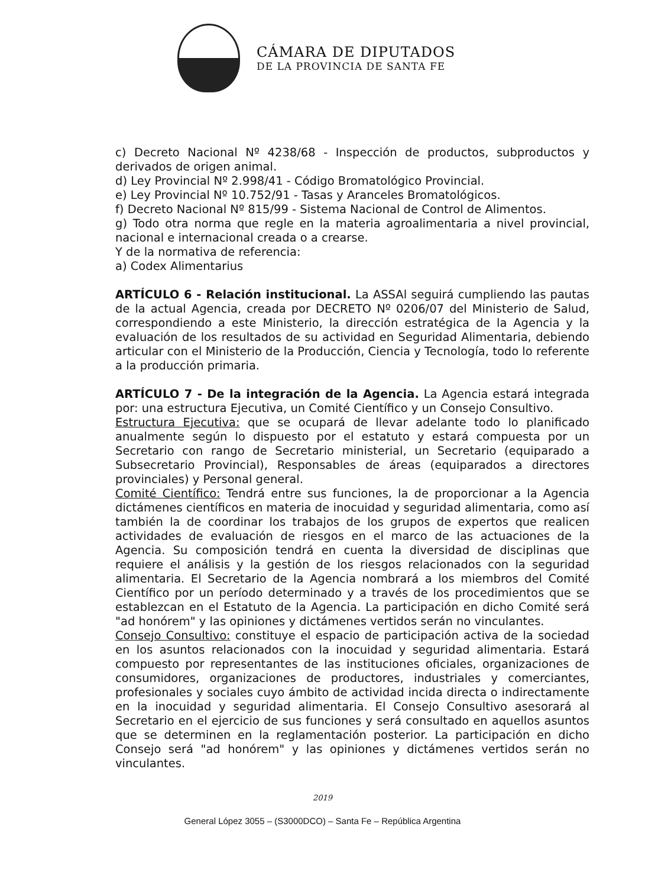CÁMARA DE DIPUTADOS
DE LA PROVINCIA DE SANTA FE
c) Decreto Nacional Nº 4238/68 - Inspección de productos, subproductos y derivados de origen animal.
d) Ley Provincial Nº 2.998/41 - Código Bromatológico Provincial.
e) Ley Provincial Nº 10.752/91 - Tasas y Aranceles Bromatológicos.
f) Decreto Nacional Nº 815/99 - Sistema Nacional de Control de Alimentos.
g) Todo otra norma que regle en la materia agroalimentaria a nivel provincial, nacional e internacional creada o a crearse.
Y de la normativa de referencia:
a) Codex Alimentarius
ARTÍCULO 6 - Relación institucional. La ASSAl seguirá cumpliendo las pautas de la actual Agencia, creada por DECRETO Nº 0206/07 del Ministerio de Salud, correspondiendo a este Ministerio, la dirección estratégica de la Agencia y la evaluación de los resultados de su actividad en Seguridad Alimentaria, debiendo articular con el Ministerio de la Producción, Ciencia y Tecnología, todo lo referente a la producción primaria.
ARTÍCULO 7 - De la integración de la Agencia. La Agencia estará integrada por: una estructura Ejecutiva, un Comité Científico y un Consejo Consultivo.
Estructura Ejecutiva: que se ocupará de llevar adelante todo lo planificado anualmente según lo dispuesto por el estatuto y estará compuesta por un Secretario con rango de Secretario ministerial, un Secretario (equiparado a Subsecretario Provincial), Responsables de áreas (equiparados a directores provinciales) y Personal general.
Comité Científico: Tendrá entre sus funciones, la de proporcionar a la Agencia dictámenes científicos en materia de inocuidad y seguridad alimentaria, como así también la de coordinar los trabajos de los grupos de expertos que realicen actividades de evaluación de riesgos en el marco de las actuaciones de la Agencia. Su composición tendrá en cuenta la diversidad de disciplinas que requiere el análisis y la gestión de los riesgos relacionados con la seguridad alimentaria. El Secretario de la Agencia nombrará a los miembros del Comité Científico por un período determinado y a través de los procedimientos que se establezcan en el Estatuto de la Agencia. La participación en dicho Comité será "ad honórem" y las opiniones y dictámenes vertidos serán no vinculantes.
Consejo Consultivo: constituye el espacio de participación activa de la sociedad en los asuntos relacionados con la inocuidad y seguridad alimentaria. Estará compuesto por representantes de las instituciones oficiales, organizaciones de consumidores, organizaciones de productores, industriales y comerciantes, profesionales y sociales cuyo ámbito de actividad incida directa o indirectamente en la inocuidad y seguridad alimentaria. El Consejo Consultivo asesorará al Secretario en el ejercicio de sus funciones y será consultado en aquellos asuntos que se determinen en la reglamentación posterior. La participación en dicho Consejo será "ad honórem" y las opiniones y dictámenes vertidos serán no vinculantes.
2019
General López 3055 – (S3000DCO) – Santa Fe – República Argentina